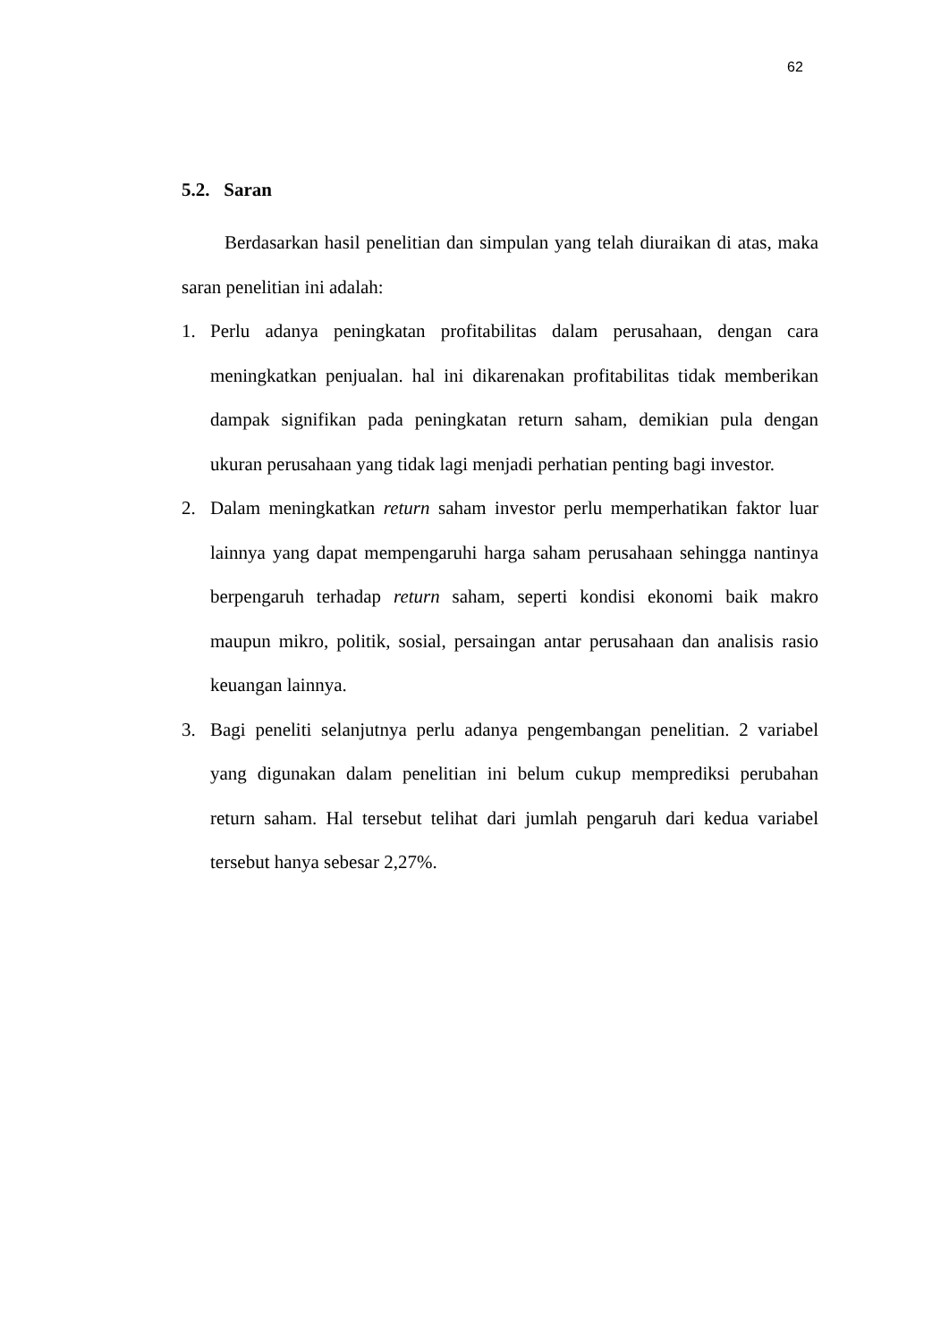62
5.2. Saran
Berdasarkan hasil penelitian dan simpulan yang telah diuraikan di atas, maka saran penelitian ini adalah:
1. Perlu adanya peningkatan profitabilitas dalam perusahaan, dengan cara meningkatkan penjualan. hal ini dikarenakan profitabilitas tidak memberikan dampak signifikan pada peningkatan return saham, demikian pula dengan ukuran perusahaan yang tidak lagi menjadi perhatian penting bagi investor.
2. Dalam meningkatkan return saham investor perlu memperhatikan faktor luar lainnya yang dapat mempengaruhi harga saham perusahaan sehingga nantinya berpengaruh terhadap return saham, seperti kondisi ekonomi baik makro maupun mikro, politik, sosial, persaingan antar perusahaan dan analisis rasio keuangan lainnya.
3. Bagi peneliti selanjutnya perlu adanya pengembangan penelitian. 2 variabel yang digunakan dalam penelitian ini belum cukup memprediksi perubahan return saham. Hal tersebut telihat dari jumlah pengaruh dari kedua variabel tersebut hanya sebesar 2,27%.